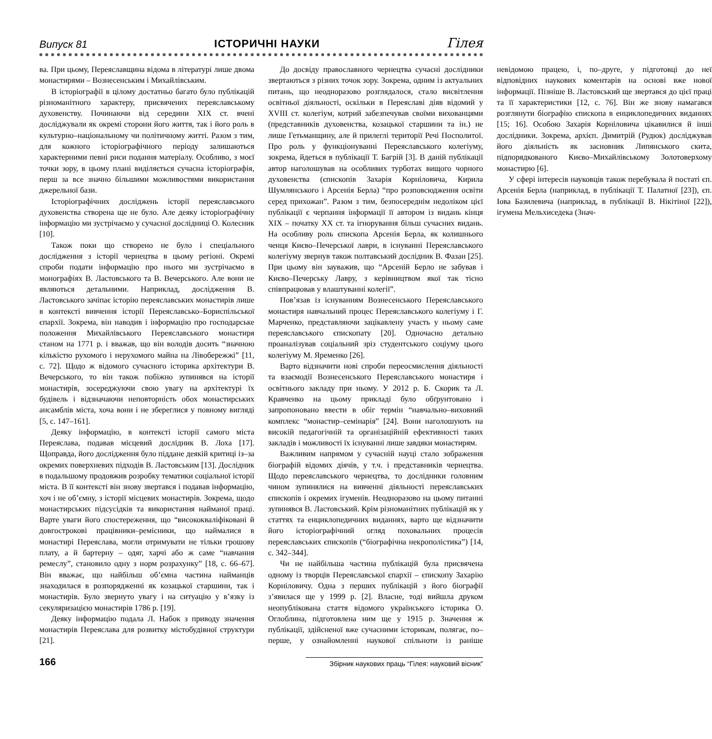Випуск 81 ІСТОРИЧНІ НАУКИ Гілея
ва. При цьому, Переяславщина відома в літературі лише двома монастирями – Вознесенським і Михайлівським.
В історіографії в цілому достатньо багато було публікацій різноманітного характеру, присвячених переяславському духовенству. Починаючи від середини XIX ст. вчені досліджували як окремі сторони його життя, так і його роль в культурно–національному чи політичному житті. Разом з тим, для кожного історіографічного періоду залишаються характерними певні риси подання матеріалу. Особливо, з моєї точки зору, в цьому плані виділяється сучасна історіографія, перш за все значно більшими можливостями використання джерельної бази.
Історіографічних досліджень історії переяславського духовенства створена ще не було. Але деяку історіографічну інформацію ми зустрічаємо у сучасної дослідниці О. Колесник [10].
Також поки що створено не було і спеціального дослідження з історії чернецтва в цьому регіоні. Окремі спроби подати інформацію про нього ми зустрічаємо в монографіях В. Ластовського та В. Вечерського. Але вони не являються детальними. Наприклад, дослідження В. Ластовського зачіпає історію переяславських монастирів лише в контексті вивчення історії Переяславсько–Бориспільської єпархії. Зокрема, він наводив і інформацію про господарське положення Михайлівського Переяславського монастиря станом на 1771 р. і вважав, що він володів досить “значною кількістю рухомого і нерухомого майна на Лівобережжі” [11, с. 72]. Щодо ж відомого сучасного історика архітектури В. Вечерського, то він також побіжно зупинявся на історії монастирів, зосереджуючи свою увагу на архітектурі їх будівель і відзначаючи неповторність обох монастирських ансамблів міста, хоча вони і не збереглися у повному вигляді [5, с. 147–161].
Деяку інформацію, в контексті історії самого міста Переяслава, подавав місцевий дослідник В. Лоха [17]. Щоправда, його дослідження було піддане деякій критиці із–за окремих поверхневих підходів В. Ластовським [13]. Дослідник в подальшому продовжив розробку тематики соціальної історії міста. В її контексті він знову звертався і подавав інформацію, хоч і не об’ємну, з історії місцевих монастирів. Зокрема, щодо монастирських підсусідків та використання найманої праці. Варте уваги його спостереження, що “висококваліфіковані й довгострокові працівники–ремісники, що наймалися в монастирі Переяслава, могли отримувати не тільки грошову плату, а й бартерну – одяг, харчі або ж саме “навчання ремеслу”, становило одну з норм розрахунку” [18, с. 66–67]. Він вважає, що найбільш об’ємна частина найманців знаходилася в розпорядженні як козацької старшини, так і монастирів. Було звернуто увагу і на ситуацію у в’язку із секуляризацією монастирів 1786 р. [19].
Деяку інформацію подала Л. Набок з приводу значення монастирів Переяслава для розвитку містобудівної структури [21].
До досвіду православного чернецтва сучасні дослідники звертаються з різних точок зору. Зокрема, одним із актуальних питань, що неодноразово розглядалося, стало висвітлення освітньої діяльності, оскільки в Переяславі діяв відомий у XVIII ст. колегіум, котрий забезпечував своїми вихованцями (представників духовенства, козацької старшини та ін.) не лише Гетьманщину, але й прилеглі території Речі Посполитої. Про роль у функціонуванні Переяславського колегіуму, зокрема, йдеться в публікації Т. Багрій [3]. В даній публікації автор наголошував на особливих турботах вищого чорного духовенства (єпископів Захарія Корніловича, Кирила Шумлянського і Арсенія Берла) “про розповсюдження освіти серед прихожан”. Разом з тим, безпосереднім недоліком цієї публікації є черпання інформації її автором із видань кінця XIX – початку XX ст. та ігнорування більш сучасних видань. На особливу роль єпископа Арсенія Берла, як колишнього ченця Києво–Печерської лаври, в існуванні Переяславського колегіуму звернув також полтавський дослідник В. Фазан [25]. При цьому він зауважив, що “Арсеній Берло не забував і Києво–Печерську Лавру, з керівництвом якої так тісно співпрацював у влаштуванні колегії”.
Пов’язав із існуванням Вознесенського Переяславського монастиря навчальний процес Переяславського колегіуму і Г. Марченко, представляючи зацікавлену участь у ньому саме переяславського єпископату [20]. Одночасно детально проаналізував соціальний зріз студентського соціуму цього колегіуму М. Яременко [26].
Варто відзначити нові спроби переосмислення діяльності та взаємодії Вознесенського Переяславського монастиря і освітнього закладу при ньому. У 2012 р. Б. Скорик та Л. Кравченко на цьому прикладі було обґрунтовано і запропоновано ввести в обіг термін “навчально–виховний комплекс “монастир–семінарія” [24]. Вони наголошують на високій педагогічній та організаційній ефективності таких закладів і можливості їх існуванні лише завдяки монастирям.
Важливим напрямом у сучасній науці стало зображення біографій відомих діячів, у т.ч. і представників чернецтва. Щодо переяславського чернецтва, то дослідники головним чином зупинялися на вивченні діяльності переяславських єпископів і окремих ігуменів. Неодноразово на цьому питанні зупинявся В. Ластовський. Крім різноманітних публікацій як у статтях та енциклопедичних виданнях, варто ще відзначити його історіографічний огляд поховальних процесів переяславських єпископів (“біографічна некрополістика”) [14, с. 342–344].
Чи не найбільша частина публікацій була присвячена одному із творців Переяславської єпархії – єпископу Захарію Корніловичу. Одна з перших публікацій з його біографії з’явилася ще у 1999 р. [2]. Власне, тоді вийшла друком неопублікована стаття відомого українського історика О. Оглоблина, підготовлена ним ще у 1915 р. Значення ж публікації, здійсненої вже сучасними історикам, полягає, по–перше, у ознайомленні наукової спільноти із раніше невідомою працею, і, по–друге, у підготовці до неї відповідних наукових коментарів на основі вже нової інформації. Пізніше В. Ластовський ще звертався до цієї праці та її характеристики [12, с. 76]. Він же знову намагався розглянути біографію єпископа в енциклопедичних виданнях [15; 16]. Особою Захарія Корніловича цікавилися й інші дослідники. Зокрема, архієп. Димитрій (Рудюк) досліджував його діяльність як засновник Липянського скита, підпорядкованого Києво–Михайлівському Золотоверхому монастирю [6].
У сфері інтересів науковців також перебувала й постаті єп. Арсенія Берла (наприклад, в публікації Т. Палатної [23]), єп. Іова Базилевича (наприклад, в публікації В. Нікітіної [22]), ігумена Мельхиседека (Знач-
166 Збірник наукових праць “Гілея: науковий вісник”